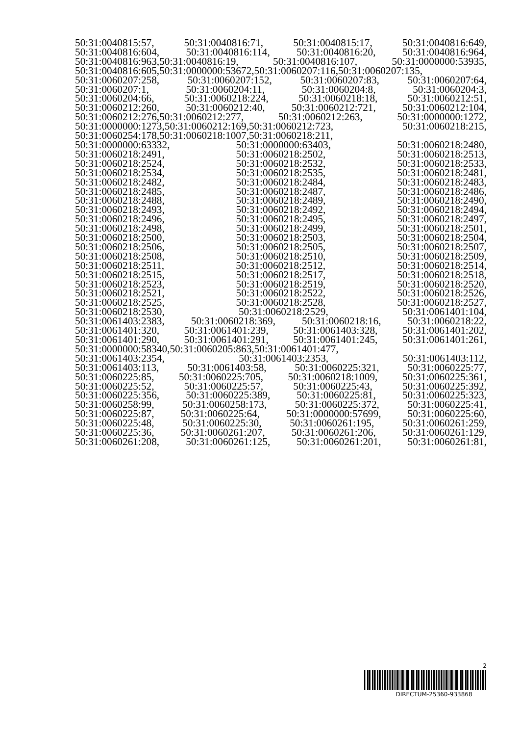50:31:0040815:57, 50:31:0040816:71, 50:31:0040815:17, 50:31:0040816:649,
50:31:0040816:604, 50:31:0040816:114, 50:31:0040816:20, 50:31:0040816:964,
50:31:0040816:963,50:31:0040816:19, 50:31:0040816:107, 50:31:0000000:53935,
50:31:0040816:605,50:31:0000000:53672,50:31:0060207:116,50:31:0060207:135,
50:31:0060207:258, 50:31:0060207:152, 50:31:0060207:83, 50:31:0060207:64,
50:31:0060207:1, 50:31:0060204:11, 50:31:0060204:8, 50:31:0060204:3,
50:31:0060204:66, 50:31:0060218:224, 50:31:0060218:18, 50:31:0060212:51,
50:31:0060212:260, 50:31:0060212:40, 50:31:0060212:721, 50:31:0060212:104,
50:31:0060212:276,50:31:0060212:277, 50:31:0060212:263, 50:31:0000000:1272,
50:31:0000000:1273,50:31:0060212:169,50:31:0060212:723, 50:31:0060218:215,
50:31:0060254:178,50:31:0060218:1007,50:31:0060218:211,
50:31:0000000:63332, 50:31:0000000:63403, 50:31:0060218:2480,
50:31:0060218:2491, 50:31:0060218:2502, 50:31:0060218:2513,
50:31:0060218:2524, 50:31:0060218:2532, 50:31:0060218:2533,
50:31:0060218:2534, 50:31:0060218:2535, 50:31:0060218:2481,
50:31:0060218:2482, 50:31:0060218:2484, 50:31:0060218:2483,
50:31:0060218:2485, 50:31:0060218:2487, 50:31:0060218:2486,
50:31:0060218:2488, 50:31:0060218:2489, 50:31:0060218:2490,
50:31:0060218:2493, 50:31:0060218:2492, 50:31:0060218:2494,
50:31:0060218:2496, 50:31:0060218:2495, 50:31:0060218:2497,
50:31:0060218:2498, 50:31:0060218:2499, 50:31:0060218:2501,
50:31:0060218:2500, 50:31:0060218:2503, 50:31:0060218:2504,
50:31:0060218:2506, 50:31:0060218:2505, 50:31:0060218:2507,
50:31:0060218:2508, 50:31:0060218:2510, 50:31:0060218:2509,
50:31:0060218:2511, 50:31:0060218:2512, 50:31:0060218:2514,
50:31:0060218:2515, 50:31:0060218:2517, 50:31:0060218:2518,
50:31:0060218:2523, 50:31:0060218:2519, 50:31:0060218:2520,
50:31:0060218:2521, 50:31:0060218:2522, 50:31:0060218:2526,
50:31:0060218:2525, 50:31:0060218:2528, 50:31:0060218:2527,
50:31:0060218:2530, 50:31:0060218:2529, 50:31:0061401:104,
50:31:0061403:2383, 50:31:0060218:369, 50:31:0060218:16, 50:31:0060218:22,
50:31:0061401:320, 50:31:0061401:239, 50:31:0061403:328, 50:31:0061401:202,
50:31:0061401:290, 50:31:0061401:291, 50:31:0061401:245, 50:31:0061401:261,
50:31:0000000:58340,50:31:0060205:863,50:31:0061401:477,
50:31:0061403:2354, 50:31:0061403:2353, 50:31:0061403:112,
50:31:0061403:113, 50:31:0061403:58, 50:31:0060225:321, 50:31:0060225:77,
50:31:0060225:85, 50:31:0060225:705, 50:31:0060218:1009, 50:31:0060225:361,
50:31:0060225:52, 50:31:0060225:57, 50:31:0060225:43, 50:31:0060225:392,
50:31:0060225:356, 50:31:0060225:389, 50:31:0060225:81, 50:31:0060225:323,
50:31:0060258:99, 50:31:0060258:173, 50:31:0060225:372, 50:31:0060225:41,
50:31:0060225:87, 50:31:0060225:64, 50:31:0000000:57699, 50:31:0060225:60,
50:31:0060225:48, 50:31:0060225:30, 50:31:0060261:195, 50:31:0060261:259,
50:31:0060225:36, 50:31:0060261:207, 50:31:0060261:206, 50:31:0060261:129,
50:31:0060261:208, 50:31:0060261:125, 50:31:0060261:201, 50:31:0060261:81,
2
DIRECTUM-25360-933868